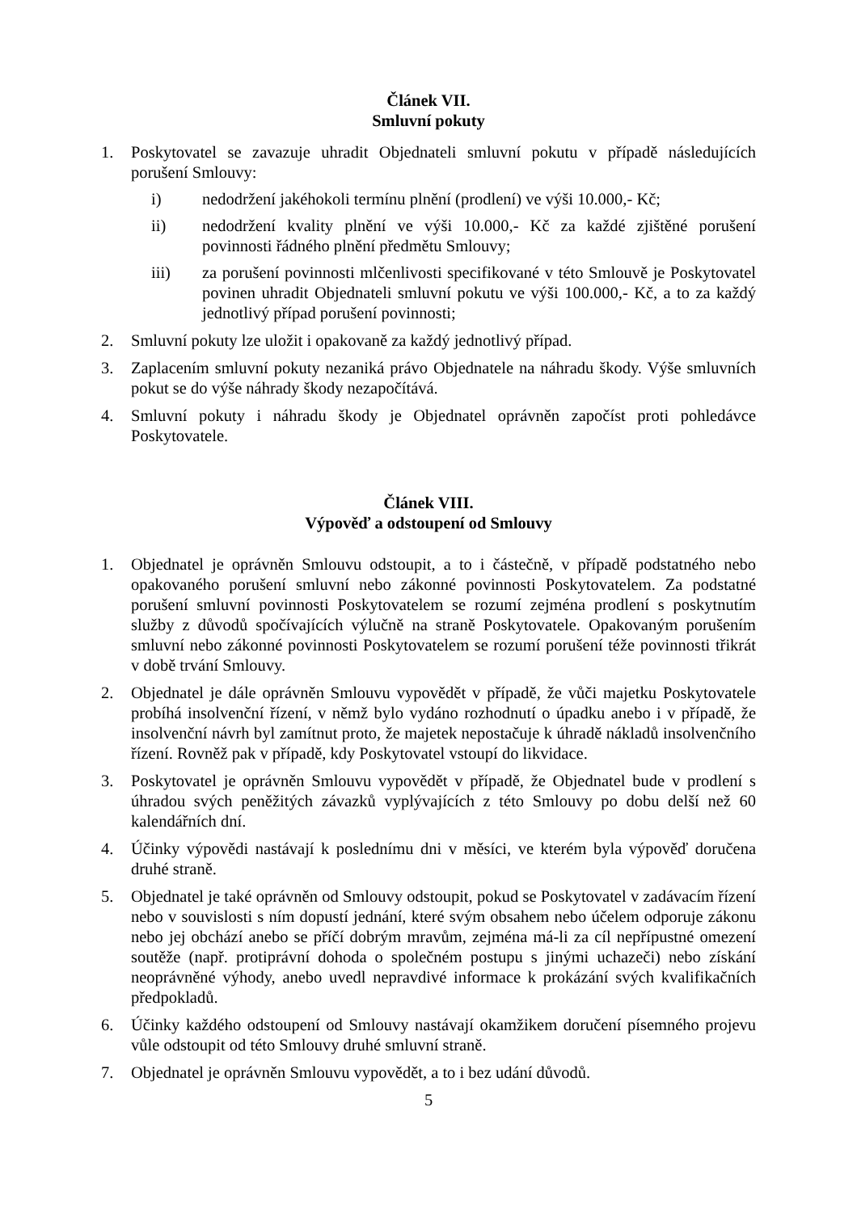Článek VII.
Smluvní pokuty
1. Poskytovatel se zavazuje uhradit Objednateli smluvní pokutu v případě následujících porušení Smlouvy:
i) nedodržení jakéhokoli termínu plnění (prodlení) ve výši 10.000,- Kč;
ii) nedodržení kvality plnění ve výši 10.000,- Kč za každé zjištěné porušení povinnosti řádného plnění předmětu Smlouvy;
iii) za porušení povinnosti mlčenlivosti specifikované v této Smlouvě je Poskytovatel povinen uhradit Objednateli smluvní pokutu ve výši 100.000,- Kč, a to za každý jednotlivý případ porušení povinnosti;
2. Smluvní pokuty lze uložit i opakovaně za každý jednotlivý případ.
3. Zaplacením smluvní pokuty nezaniká právo Objednatele na náhradu škody. Výše smluvních pokut se do výše náhrady škody nezapočítává.
4. Smluvní pokuty i náhradu škody je Objednatel oprávněn započíst proti pohledávce Poskytovatele.
Článek VIII.
Výpověď a odstoupení od Smlouvy
1. Objednatel je oprávněn Smlouvu odstoupit, a to i částečně, v případě podstatného nebo opakovaného porušení smluvní nebo zákonné povinnosti Poskytovatelem. Za podstatné porušení smluvní povinnosti Poskytovatelem se rozumí zejména prodlení s poskytnutím služby z důvodů spočívajících výlučně na straně Poskytovatele. Opakovaným porušením smluvní nebo zákonné povinnosti Poskytovatelem se rozumí porušení téže povinnosti třikrát v době trvání Smlouvy.
2. Objednatel je dále oprávněn Smlouvu vypovědět v případě, že vůči majetku Poskytovatele probíhá insolvenční řízení, v němž bylo vydáno rozhodnutí o úpadku anebo i v případě, že insolvenční návrh byl zamítnut proto, že majetek nepostačuje k úhradě nákladů insolvenčního řízení. Rovněž pak v případě, kdy Poskytovatel vstoupí do likvidace.
3. Poskytovatel je oprávněn Smlouvu vypovědět v případě, že Objednatel bude v prodlení s úhradou svých peněžitých závazků vyplývajících z této Smlouvy po dobu delší než 60 kalendářních dní.
4. Účinky výpovědi nastávají k poslednímu dni v měsíci, ve kterém byla výpověď doručena druhé straně.
5. Objednatel je také oprávněn od Smlouvy odstoupit, pokud se Poskytovatel v zadávacím řízení nebo v souvislosti s ním dopustí jednání, které svým obsahem nebo účelem odporuje zákonu nebo jej obchází anebo se příčí dobrým mravům, zejména má-li za cíl nepřípustné omezení soutěže (např. protiprávní dohoda o společném postupu s jinými uchazeči) nebo získání neoprávněné výhody, anebo uvedl nepravdivé informace k prokázání svých kvalifikačních předpokladů.
6. Účinky každého odstoupení od Smlouvy nastávají okamžikem doručení písemného projevu vůle odstoupit od této Smlouvy druhé smluvní straně.
7. Objednatel je oprávněn Smlouvu vypovědět, a to i bez udání důvodů.
5